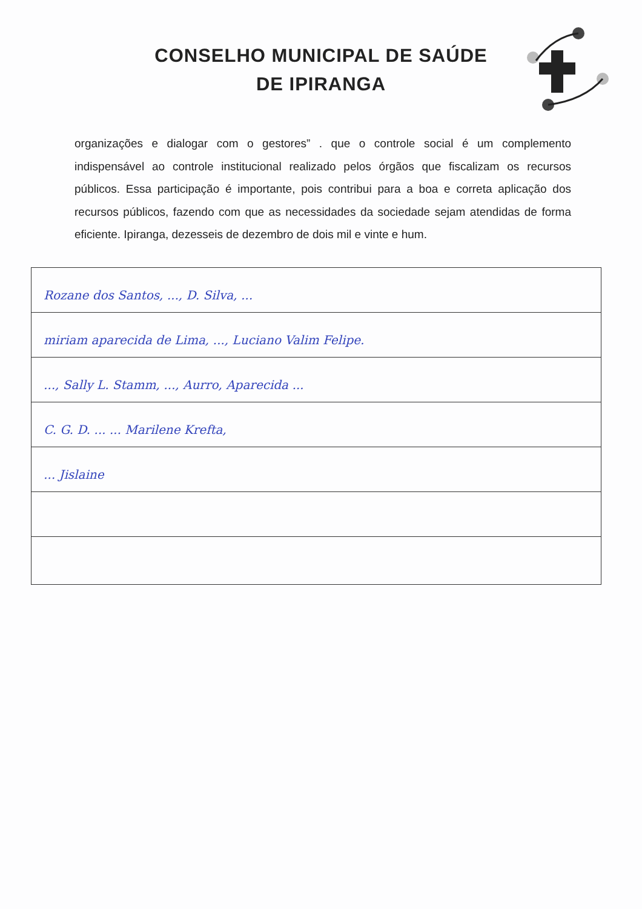CONSELHO MUNICIPAL DE SAÚDE
DE IPIRANGA
organizações e dialogar com o gestores” . que o controle social é um complemento indispensável ao controle institucional realizado pelos órgãos que fiscalizam os recursos públicos. Essa participação é importante, pois contribui para a boa e correta aplicação dos recursos públicos, fazendo com que as necessidades da sociedade sejam atendidas de forma eficiente. Ipiranga, dezesseis de dezembro de dois mil e vinte e hum.
Rozane dos Santos, ..., D. Silva, ...
miriam aparecida de Lima, ..., Luciano Valim Felipe.
..., Sally L. Stamm, ..., Aurro, Aparecida ...
C. G. D. ... ... Marilene Krefta,
... Jislaine